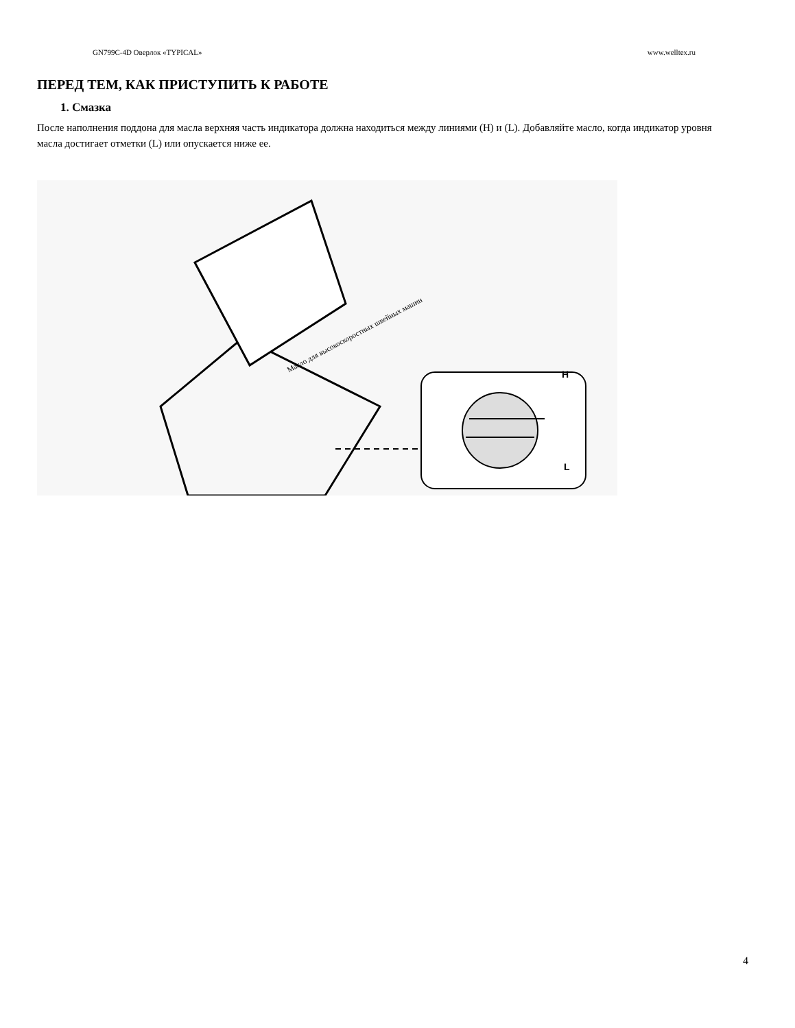GN799C-4D Оверлок «TYPICAL» www.welltex.ru
ПЕРЕД ТЕМ, КАК ПРИСТУПИТЬ К РАБОТЕ
1. Смазка
После наполнения поддона для масла верхняя часть индикатора должна находиться между линиями (H) и (L). Добавляйте масло, когда индикатор уровня масла достигает отметки (L) или опускается ниже ее.
Масло для высокоскоростных швейных машин
H
L
4